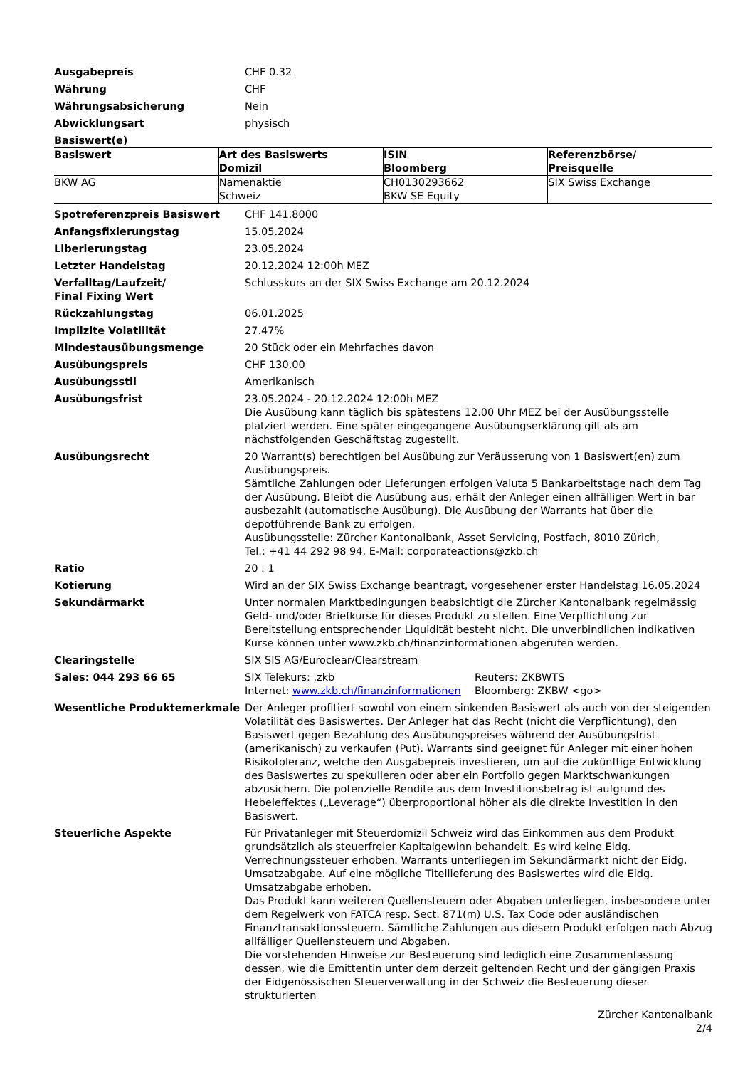Ausgabepreis CHF 0.32
Währung CHF
Währungsabsicherung Nein
Abwicklungsart physisch
Basiswert(e)
| Basiswert | Art des Basiswerts Domizil | ISIN Bloomberg | Referenzbörse/ Preisquelle |
| --- | --- | --- | --- |
| BKW AG | Namenaktie Schweiz | CH0130293662 BKW SE Equity | SIX Swiss Exchange |
Spotreferenzpreis Basiswert CHF 141.8000
Anfangsfixierungstag 15.05.2024
Liberierungstag 23.05.2024
Letzter Handelstag 20.12.2024 12:00h MEZ
Verfalltag/Laufzeit/
Final Fixing Wert
Schlusskurs an der SIX Swiss Exchange am 20.12.2024
Rückzahlungstag 06.01.2025
Implizite Volatilität 27.47%
Mindestausübungsmenge 20 Stück oder ein Mehrfaches davon
Ausübungspreis CHF 130.00
Ausübungsstil Amerikanisch
Ausübungsfrist 23.05.2024 - 20.12.2024 12:00h MEZ
Die Ausübung kann täglich bis spätestens 12.00 Uhr MEZ bei der Ausübungsstelle platziert werden. Eine später eingegangene Ausübungserklärung gilt als am nächstfolgenden Geschäftstag zugestellt.
Ausübungsrecht 20 Warrant(s) berechtigen bei Ausübung zur Veräusserung von 1 Basiswert(en) zum Ausübungspreis.
Sämtliche Zahlungen oder Lieferungen erfolgen Valuta 5 Bankarbeitstage nach dem Tag der Ausübung. Bleibt die Ausübung aus, erhält der Anleger einen allfälligen Wert in bar ausbezahlt (automatische Ausübung). Die Ausübung der Warrants hat über die depotführende Bank zu erfolgen.
Ausübungsstelle: Zürcher Kantonalbank, Asset Servicing, Postfach, 8010 Zürich,
Tel.: +41 44 292 98 94, E-Mail: corporateactions@zkb.ch
Ratio 20 : 1
Kotierung Wird an der SIX Swiss Exchange beantragt, vorgesehener erster Handelstag 16.05.2024
Sekundärmarkt Unter normalen Marktbedingungen beabsichtigt die Zürcher Kantonalbank regelmässig Geld- und/oder Briefkurse für dieses Produkt zu stellen. Eine Verpflichtung zur Bereitstellung entsprechender Liquidität besteht nicht. Die unverbindlichen indikativen Kurse können unter www.zkb.ch/finanzinformationen abgerufen werden.
Clearingstelle SIX SIS AG/Euroclear/Clearstream
Sales: 044 293 66 65 SIX Telekurs: .zkb
Internet: www.zkb.ch/finanzinformationen
Reuters: ZKBWTS
Bloomberg: ZKBW <go>
Wesentliche Produktemerkmale Der Anleger profitiert sowohl von einem sinkenden Basiswert als auch von der steigenden Volatilität des Basiswertes. Der Anleger hat das Recht (nicht die Verpflichtung), den Basiswert gegen Bezahlung des Ausübungspreises während der Ausübungsfrist (amerikanisch) zu verkaufen (Put). Warrants sind geeignet für Anleger mit einer hohen Risikotoleranz, welche den Ausgabepreis investieren, um auf die zukünftige Entwicklung des Basiswertes zu spekulieren oder aber ein Portfolio gegen Marktschwankungen abzusichern. Die potenzielle Rendite aus dem Investitionsbetrag ist aufgrund des Hebeleffektes („Leverage“) überproportional höher als die direkte Investition in den Basiswert.
Steuerliche Aspekte Für Privatanleger mit Steuerdomizil Schweiz wird das Einkommen aus dem Produkt grundsätzlich als steuerfreier Kapitalgewinn behandelt. Es wird keine Eidg. Verrechnungssteuer erhoben. Warrants unterliegen im Sekundärmarkt nicht der Eidg. Umsatzabgabe. Auf eine mögliche Titellieferung des Basiswertes wird die Eidg. Umsatzabgabe erhoben.
Das Produkt kann weiteren Quellensteuern oder Abgaben unterliegen, insbesondere unter dem Regelwerk von FATCA resp. Sect. 871(m) U.S. Tax Code oder ausländischen Finanztransaktionssteuern. Sämtliche Zahlungen aus diesem Produkt erfolgen nach Abzug allfälliger Quellensteuern und Abgaben.
Die vorstehenden Hinweise zur Besteuerung sind lediglich eine Zusammenfassung dessen, wie die Emittentin unter dem derzeit geltenden Recht und der gängigen Praxis der Eidgenössischen Steuerverwaltung in der Schweiz die Besteuerung dieser strukturierten
Zürcher Kantonalbank
2/4